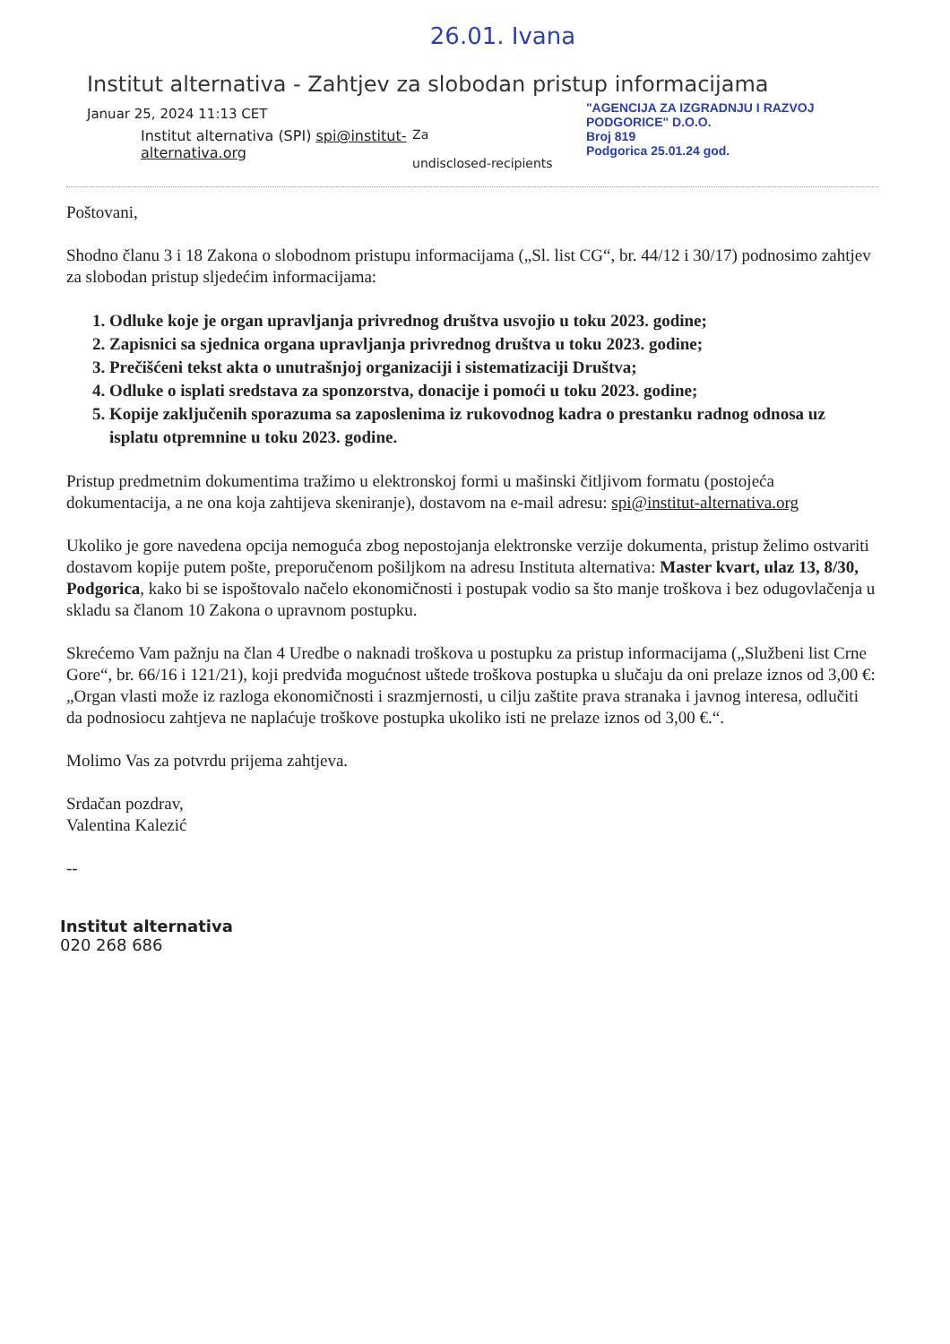26.01. Ivana
Institut alternativa - Zahtjev za slobodan pristup informacijama
Januar 25, 2024 11:13 CET
Institut alternativa (SPI) spi@institut-alternativa.org
Za
undisclosed-recipients
"AGENCIJA ZA IZGRADNJU I RAZVOJ PODGORICE" D.O.O.
Broj 819
Podgorica 25.01.24 god.
Poštovani,
Shodno članu 3 i 18 Zakona o slobodnom pristupu informacijama („Sl. list CG“, br. 44/12 i 30/17) podnosimo zahtjev za slobodan pristup sljedećim informacijama:
1. Odluke koje je organ upravljanja privrednog društva usvojio u toku 2023. godine;
2. Zapisnici sa sjednica organa upravljanja privrednog društva u toku 2023. godine;
3. Prečišćeni tekst akta o unutrašnjoj organizaciji i sistematizaciji Društva;
4. Odluke o isplati sredstava za sponzorstva, donacije i pomoći u toku 2023. godine;
5. Kopije zaključenih sporazuma sa zaposlenima iz rukovodnog kadra o prestanku radnog odnosa uz isplatu otpremnine u toku 2023. godine.
Pristup predmetnim dokumentima tražimo u elektronskoj formi u mašinski čitljivom formatu (postojeća dokumentacija, a ne ona koja zahtijeva skeniranje), dostavom na e-mail adresu: spi@institut-alternativa.org
Ukoliko je gore navedena opcija nemoguća zbog nepostojanja elektronske verzije dokumenta, pristup želimo ostvariti dostavom kopije putem pošte, preporučenom pošiljkom na adresu Instituta alternativa: Master kvart, ulaz 13, 8/30, Podgorica, kako bi se ispoštovalo načelo ekonomičnosti i postupak vodio sa što manje troškova i bez odugovlačenja u skladu sa članom 10 Zakona o upravnom postupku.
Skrećemo Vam pažnju na član 4 Uredbe o naknadi troškova u postupku za pristup informacijama („Službeni list Crne Gore“, br. 66/16 i 121/21), koji predviđa mogućnost uštede troškova postupka u slučaju da oni prelaze iznos od 3,00 €: „Organ vlasti može iz razloga ekonomičnosti i srazmjernosti, u cilju zaštite prava stranaka i javnog interesa, odlučiti da podnosiocu zahtjeva ne naplaćuje troškove postupka ukoliko isti ne prelaze iznos od 3,00 €.“.
Molimo Vas za potvrdu prijema zahtjeva.
Srdačan pozdrav,
Valentina Kalezić
--
Institut alternativa
020 268 686